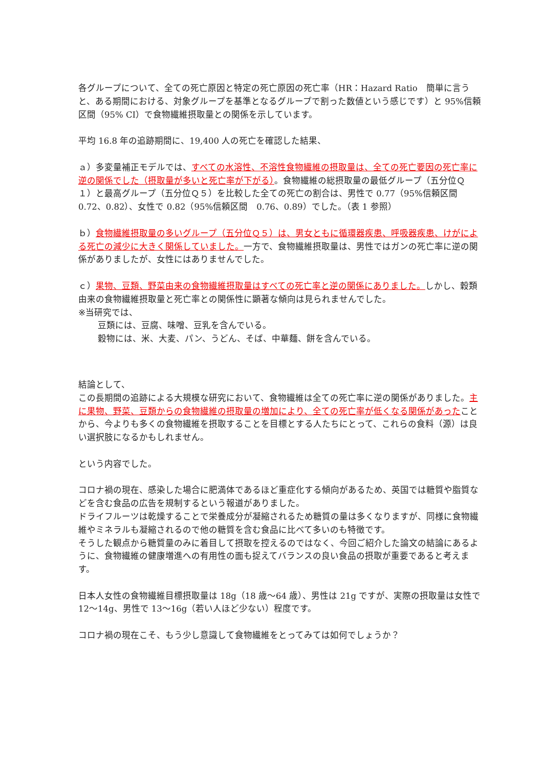各グループについて、全ての死亡原因と特定の死亡原因の死亡率（HR：Hazard Ratio　簡単に言うと、ある期間における、対象グループを基準となるグループで割った数値という感じです）と 95%信頼区間（95% CI）で食物繊維摂取量との関係を示しています。
平均 16.8 年の追跡期間に、19,400 人の死亡を確認した結果、
ａ）多変量補正モデルでは、すべての水溶性、不溶性食物繊維の摂取量は、全ての死亡要因の死亡率に逆の関係でした（摂取量が多いと死亡率が下がる）。食物繊維の総摂取量の最低グループ（五分位Ｑ１）と最高グループ（五分位Ｑ５）を比較した全ての死亡の割合は、男性で 0.77（95%信頼区間　0.72、0.82）、女性で 0.82（95%信頼区間　0.76、0.89）でした。（表 1 参照）
ｂ）食物繊維摂取量の多いグループ（五分位Ｑ５）は、男女ともに循環器疾患、呼吸器疾患、けがによる死亡の減少に大きく関係していました。一方で、食物繊維摂取量は、男性ではガンの死亡率に逆の関係がありましたが、女性にはありませんでした。
ｃ）果物、豆類、野菜由来の食物繊維摂取量はすべての死亡率と逆の関係にありました。しかし、穀類由来の食物繊維摂取量と死亡率との関係性に顕著な傾向は見られませんでした。
※当研究では、
豆類には、豆腐、味噌、豆乳を含んでいる。
穀物には、米、大麦、パン、うどん、そば、中華麺、餅を含んでいる。
結論として、
この長期間の追跡による大規模な研究において、食物繊維は全ての死亡率に逆の関係がありました。主に果物、野菜、豆類からの食物繊維の摂取量の増加により、全ての死亡率が低くなる関係があったことから、今よりも多くの食物繊維を摂取することを目標とする人たちにとって、これらの食料（源）は良い選択肢になるかもしれません。
という内容でした。
コロナ禍の現在、感染した場合に肥満体であるほど重症化する傾向があるため、英国では糖質や脂質などを含む食品の広告を規制するという報道がありました。
ドライフルーツは乾燥することで栄養成分が凝縮されるため糖質の量は多くなりますが、同様に食物繊維やミネラルも凝縮されるので他の糖質を含む食品に比べて多いのも特徴です。
そうした観点から糖質量のみに着目して摂取を控えるのではなく、今回ご紹介した論文の結論にあるように、食物繊維の健康増進への有用性の面も捉えてバランスの良い食品の摂取が重要であると考えます。
日本人女性の食物繊維目標摂取量は 18g（18 歳～64 歳）、男性は 21g ですが、実際の摂取量は女性で 12～14g、男性で 13～16g（若い人ほど少ない）程度です。
コロナ禍の現在こそ、もう少し意識して食物繊維をとってみては如何でしょうか？